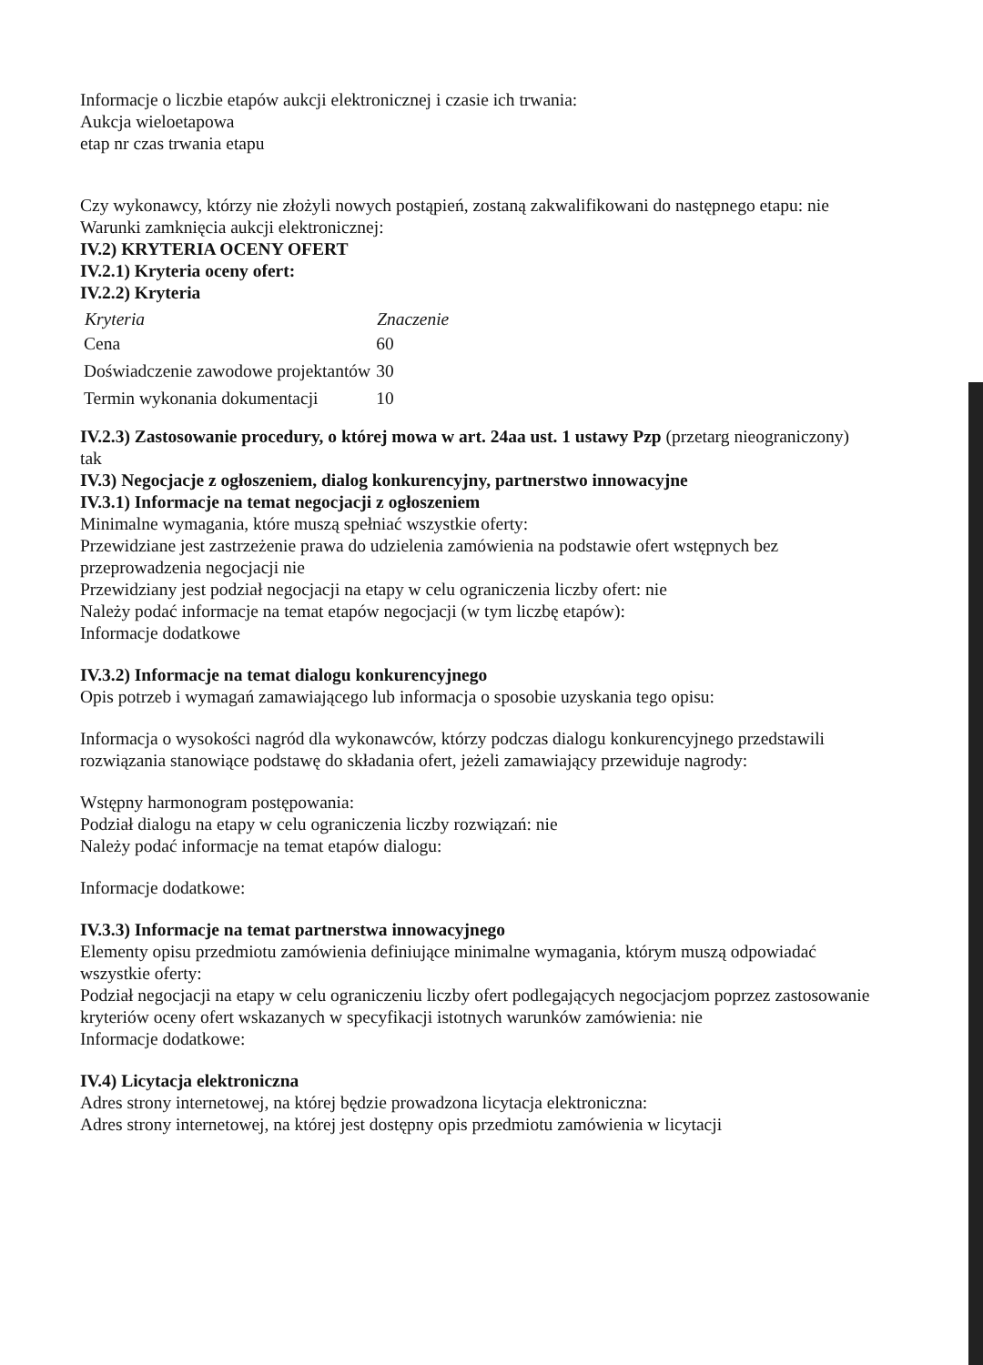Informacje o liczbie etapów aukcji elektronicznej i czasie ich trwania:
Aukcja wieloetapowa
etap nr czas trwania etapu
Czy wykonawcy, którzy nie złożyli nowych postąpień, zostaną zakwalifikowani do następnego etapu: nie
Warunki zamknięcia aukcji elektronicznej:
IV.2) KRYTERIA OCENY OFERT
IV.2.1) Kryteria oceny ofert:
IV.2.2) Kryteria
| Kryteria | Znaczenie |
| --- | --- |
| Cena | 60 |
| Doświadczenie zawodowe projektantów | 30 |
| Termin wykonania dokumentacji | 10 |
IV.2.3) Zastosowanie procedury, o której mowa w art. 24aa ust. 1 ustawy Pzp (przetarg nieograniczony)
tak
IV.3) Negocjacje z ogłoszeniem, dialog konkurencyjny, partnerstwo innowacyjne
IV.3.1) Informacje na temat negocjacji z ogłoszeniem
Minimalne wymagania, które muszą spełniać wszystkie oferty:
Przewidziane jest zastrzeżenie prawa do udzielenia zamówienia na podstawie ofert wstępnych bez przeprowadzenia negocjacji nie
Przewidziany jest podział negocjacji na etapy w celu ograniczenia liczby ofert: nie
Należy podać informacje na temat etapów negocjacji (w tym liczbę etapów):
Informacje dodatkowe
IV.3.2) Informacje na temat dialogu konkurencyjnego
Opis potrzeb i wymagań zamawiającego lub informacja o sposobie uzyskania tego opisu:
Informacja o wysokości nagród dla wykonawców, którzy podczas dialogu konkurencyjnego przedstawili rozwiązania stanowiące podstawę do składania ofert, jeżeli zamawiający przewiduje nagrody:
Wstępny harmonogram postępowania:
Podział dialogu na etapy w celu ograniczenia liczby rozwiązań: nie
Należy podać informacje na temat etapów dialogu:
Informacje dodatkowe:
IV.3.3) Informacje na temat partnerstwa innowacyjnego
Elementy opisu przedmiotu zamówienia definiujące minimalne wymagania, którym muszą odpowiadać wszystkie oferty:
Podział negocjacji na etapy w celu ograniczeniu liczby ofert podlegających negocjacjom poprzez zastosowanie kryteriów oceny ofert wskazanych w specyfikacji istotnych warunków zamówienia: nie
Informacje dodatkowe:
IV.4) Licytacja elektroniczna
Adres strony internetowej, na której będzie prowadzona licytacja elektroniczna:
Adres strony internetowej, na której jest dostępny opis przedmiotu zamówienia w licytacji